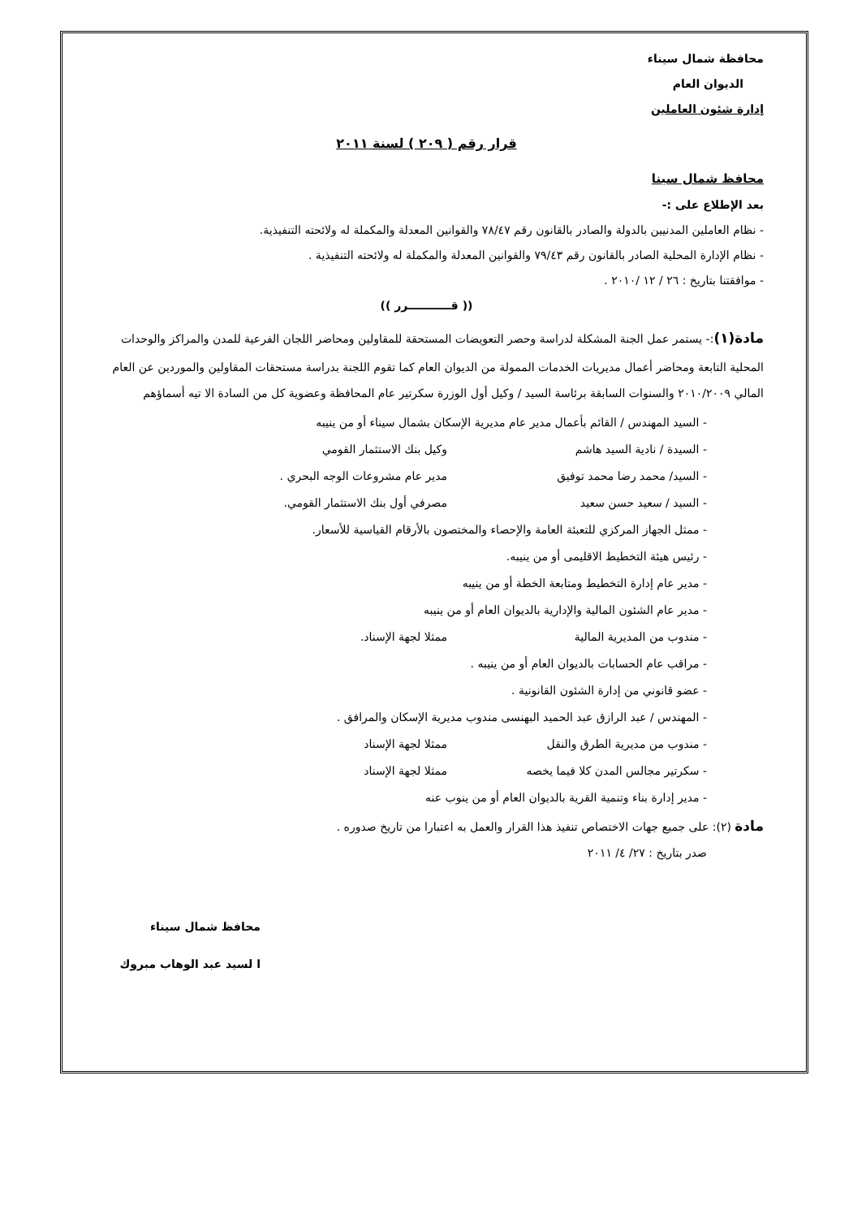محافظة شمال سيناء
الديوان العام
إدارة شئون العاملين
قرار رقم ( ٢٠٩ ) لسنة ٢٠١١
محافظ شمال سينا
بعد الإطلاع على :-
- نظام العاملين المدنيين بالدولة والصادر بالقانون رقم ٧٨/٤٧ والقوانين المعدلة والمكملة له ولائحته التنفيذية.
- نظام الإدارة المحلية الصادر بالقانون رقم ٧٩/٤٣ والقوانين المعدلة والمكملة له ولائحته التنفيذية .
- موافقتنا بتاريخ : ٢٦ / ١٢ /٢٠١٠ .
(( قـــــــــــرر ))
مادة(١):- يستمر عمل الجنة المشكلة لدراسة وحصر التعويضات المستحقة للمقاولين ومحاضر اللجان الفرعية للمدن والمراكز والوحدات المحلية التابعة ومحاضر أعمال مديريات الخدمات الممولة من الديوان العام كما تقوم اللجنة بدراسة مستحقات المقاولين والموردين عن العام المالي ٢٠١٠/٢٠٠٩ والسنوات السابقة برئاسة السيد / وكيل أول الوزرة سكرتير عام المحافظة وعضوية كل من السادة الا تيه أسماؤهم
- السيد المهندس / القائم بأعمال مدير عام مديرية الإسكان بشمال سيناء أو من ينيبه
- السيدة / نادية السيد هاشم وكيل بنك الاستثمار القومي
- السيد/ محمد رضا محمد توفيق مدير عام مشروعات الوجه البحري .
- السيد / سعيد حسن سعيد مصرفي أول بنك الاستثمار القومي.
- ممثل الجهاز المركزي للتعبئة العامة والإحصاء والمختصون بالأرقام القياسية للأسعار.
- رئيس هيئة التخطيط الاقليمى أو من ينيبه.
- مدير عام إدارة التخطيط ومتابعة الخطة أو من ينيبه
- مدير عام الشئون المالية والإدارية بالديوان العام أو من ينيبه
- مندوب من المديرية المالية ممثلا لجهة الإسناد.
- مراقب عام الحسابات بالديوان العام أو من ينيبه .
- عضو قانوني من إدارة الشئون القانونية .
- المهندس / عبد الرازق عبد الحميد البهنسى مندوب مديرية الإسكان والمرافق .
- مندوب من مديرية الطرق والنقل ممثلا لجهة الإسناد
- سكرتير مجالس المدن كلا فيما يخصه ممثلا لجهة الإسناد
- مدير إدارة بناء وتنمية القرية بالديوان العام أو من ينوب عنه
مادة (٢): على جميع جهات الاختصاص تنفيذ هذا القرار والعمل به اعتبارا من تاريخ صدوره .
صدر بتاريخ : ٢٧/ ٤/ ٢٠١١
محافظ شمال سيناء
ا لسيد عبد الوهاب مبروك